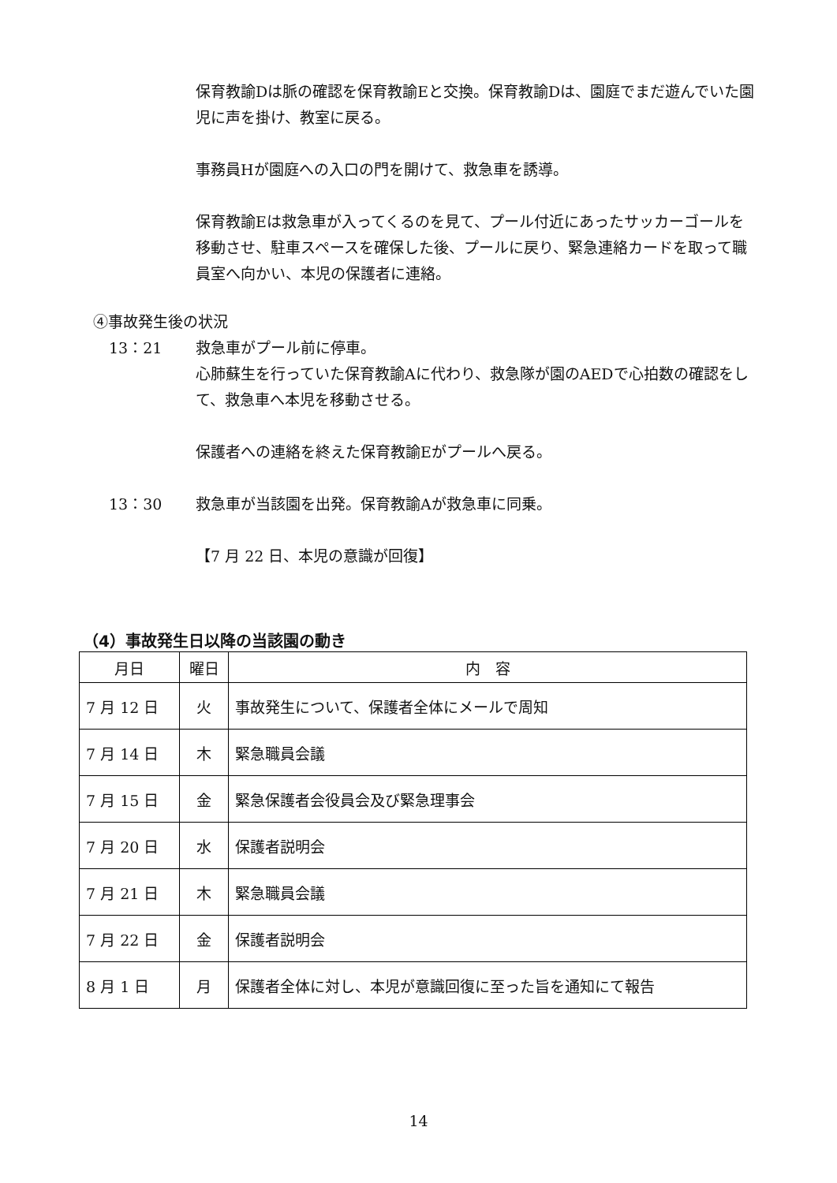保育教諭Dは脈の確認を保育教諭Eと交換。保育教諭Dは、園庭でまだ遊んでいた園児に声を掛け、教室に戻る。
事務員Hが園庭への入口の門を開けて、救急車を誘導。
保育教諭Eは救急車が入ってくるのを見て、プール付近にあったサッカーゴールを移動させ、駐車スペースを確保した後、プールに戻り、緊急連絡カードを取って職員室へ向かい、本児の保護者に連絡。
④事故発生後の状況
13：21 救急車がプール前に停車。
心肺蘇生を行っていた保育教諭Aに代わり、救急隊が園のAEDで心拍数の確認をして、救急車へ本児を移動させる。
保護者への連絡を終えた保育教諭Eがプールへ戻る。
13：30 救急車が当該園を出発。保育教諭Aが救急車に同乗。
【7 月 22 日、本児の意識が回復】
（4）事故発生日以降の当該園の動き
| 月日 | 曜日 | 内 容 |
| --- | --- | --- |
| 7 月 12 日 | 火 | 事故発生について、保護者全体にメールで周知 |
| 7 月 14 日 | 木 | 緊急職員会議 |
| 7 月 15 日 | 金 | 緊急保護者会役員会及び緊急理事会 |
| 7 月 20 日 | 水 | 保護者説明会 |
| 7 月 21 日 | 木 | 緊急職員会議 |
| 7 月 22 日 | 金 | 保護者説明会 |
| 8 月 1 日 | 月 | 保護者全体に対し、本児が意識回復に至った旨を通知にて報告 |
14